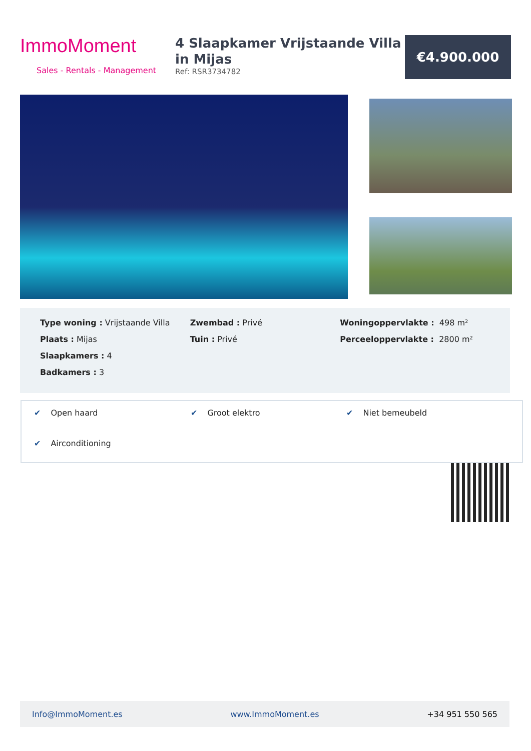ImmoMoment
Sales - Rentals - Management
4 Slaapkamer Vrijstaande Villa in Mijas
Ref: RSR3734782
€4.900.000
Type woning : Vrijstaande Villa
Plaats : Mijas
Slaapkamers : 4
Badkamers : 3
Zwembad : Privé
Tuin : Privé
Woningoppervlakte : 498 m²
Perceeloppervlakte : 2800 m²
✔ Open haard
✔ Groot elektro
✔ Niet bemeubeld
✔ Airconditioning
Info@ImmoMoment.es www.ImmoMoment.es +34 951 550 565